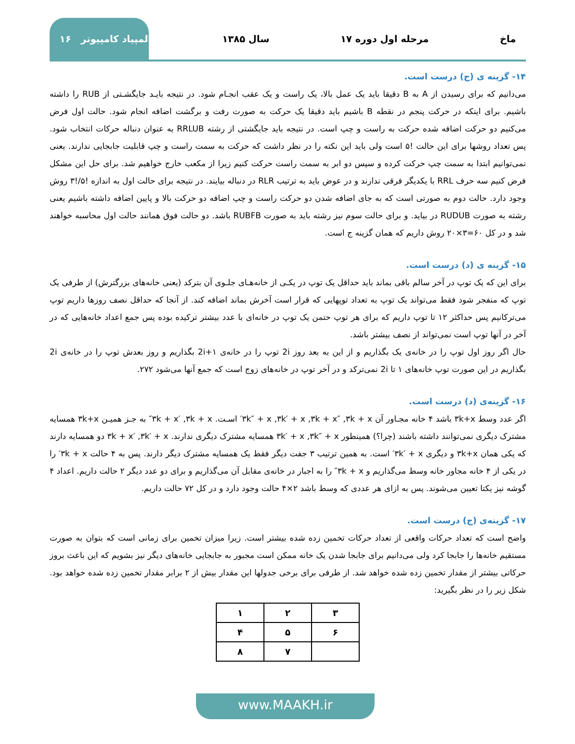ماخ مرحله اول دوره ۱۷ سال ۱۳۸۵ المپیاد کامپیوتر ۱۶
۱۴- گزینه ی (ج) درست است.
می‌دانیم که برای رسیدن از A به B دقیقا باید یک عمل بالا، یک راست و یک عقب انجـام شود. در نتیجه بایـد جایگشـتی از RUB را داشته باشیم. برای اینکه در حرکت پنجم در نقطه B باشیم باید دقیقا یک حرکت به صورت رفت و برگشت اضافه انجام شود. حالت اول فرض می‌کنیم دو حرکت اضافه شده حرکت به راست و چپ است. در نتیجه باید جایگشتی از رشته RRLUB به عنوان دنباله حرکات انتخاب شود. پس تعداد روشها برای این حالت !۵ است ولی باید این نکته را در نظر داشت که حرکت به سمت راست و چپ قابلیت جابجایی ندارند. یعنی نمی‌توانیم ابتدا به سمت چپ حرکت کرده و سپس دو ابر به سمت راست حرکت کنیم زیرا از مکعب خارج خواهیم شد. برای حل این مشکل فرض کنیم سه حرف RRL با یکدیگر فرقی ندارند و در عوض باید به ترتیب RLR در دنباله بیایند. در نتیجه برای حالت اول به اندازه !۵/!۳ روش وجود دارد. حالت دوم به صورتی است که به جای اضافه شدن دو حرکت راست و چپ اضافه دو حرکت بالا و پایین اضافه داشته باشیم یعنی رشته به صورت RUDUB در بیاید. و برای حالت سوم نیز رشته باید به صورت RUBFB باشد. دو حالت فوق همانند حالت اول محاسبه خواهند شد و در کل ۶۰=۳×۲۰ روش داریم که همان گزینه ج است.
۱۵- گزینه ی (د) درست است.
برای این که یک توپ در آخر سالم باقی بماند باید حداقل یک توپ در یکـی از خانه‌هـای جلـوی آن بترکد (یعنی خانه‌های بزرگترش) از طرفی یک توپ که منفجر شود فقط می‌تواند یک توپ به تعداد توپهایی که قرار است آخرش بماند اضافه کند. از آنجا که حداقل نصف روزها داریم توپ می‌ترکانیم پس حداکثر ۱۲ تا توپ داریم که برای هر توپ حتمن یک توپ در خانه‌ای با عدد بیشتر ترکیده بوده پس جمع اعداد خانه‌هایی که در آخر در آنها توپ است نمی‌تواند از نصف بیشتر باشد.
حال اگر روز اول توپ را در خانه‌ی یک بگذاریم و از این به بعد روز 2i توپ را در خانه‌ی 2i+۱ بگذاریم و روز بعدش توپ را در خانه‌ی 2i بگذاریم در این صورت توپ خانه‌های ۱ تا 2i نمی‌ترکد و در آخر توپ در خانه‌های زوج است که جمع آنها می‌شود ۲۷۲.
۱۶- گزینه‌ی (د) درست است.
اگر عدد وسط ۳k+x باشد ۴ خانه مجـاور آن ۳k″ + x ,۳k′ + x ,۳k + x″ ,۳k + x′ اسـت. ۳k + x′ ,۳k + x″ به جـز همیـن ۳k+x همسایه مشترک دیگری نمی‌توانند داشته باشند (چرا؟) همینطور ۳k′ + x ,۳k″ + x همسایه مشترک دیگری ندارند. ۳k + x′ ,۳k′ + x دو همسایه دارند که یکی همان ۳k+x و دیگری ۳k′ + x′ است. به همین ترتیب ۳ جفت دیگر فقط یک همسایه مشترک دیگر دارند. پس به ۴ حالت ۳k + x′ را در یکی از ۴ خانه مجاور خانه وسط می‌گذاریم و ۳k + x″ را به اجبار در خانه‌ی مقابل آن می‌گذاریم و برای دو عدد دیگر ۲ حالت داریم. اعداد ۴ گوشه نیز یکتا تعیین می‌شوند. پس به ازای هر عددی که وسط باشد ۲×۴ حالت وجود دارد و در کل ۷۲ حالت داریم.
۱۷- گزینه‌ی (ج) درست است.
واضح است که تعداد حرکات واقعی از تعداد حرکات تخمین زده شده بیشتر است. زیرا میزان تخمین برای زمانی است که بتوان به صورت مستقیم خانه‌ها را جابجا کرد ولی می‌دانیم برای جابجا شدن یک خانه ممکن است مجبور به جابجایی خانه‌های دیگر نیز بشویم که این باعث بروز حرکاتی بیشتر از مقدار تخمین زده شده خواهد شد. از طرفی برای برخی جدولها این مقدار بیش از ۲ برابر مقدار تخمین زده شده خواهد بود. شکل زیر را در نظر بگیرید:
| ۳ | ۲ | ۱ |
| ۶ | ۵ | ۴ |
| | ۷ | ۸ |
www.MAAKH.ir